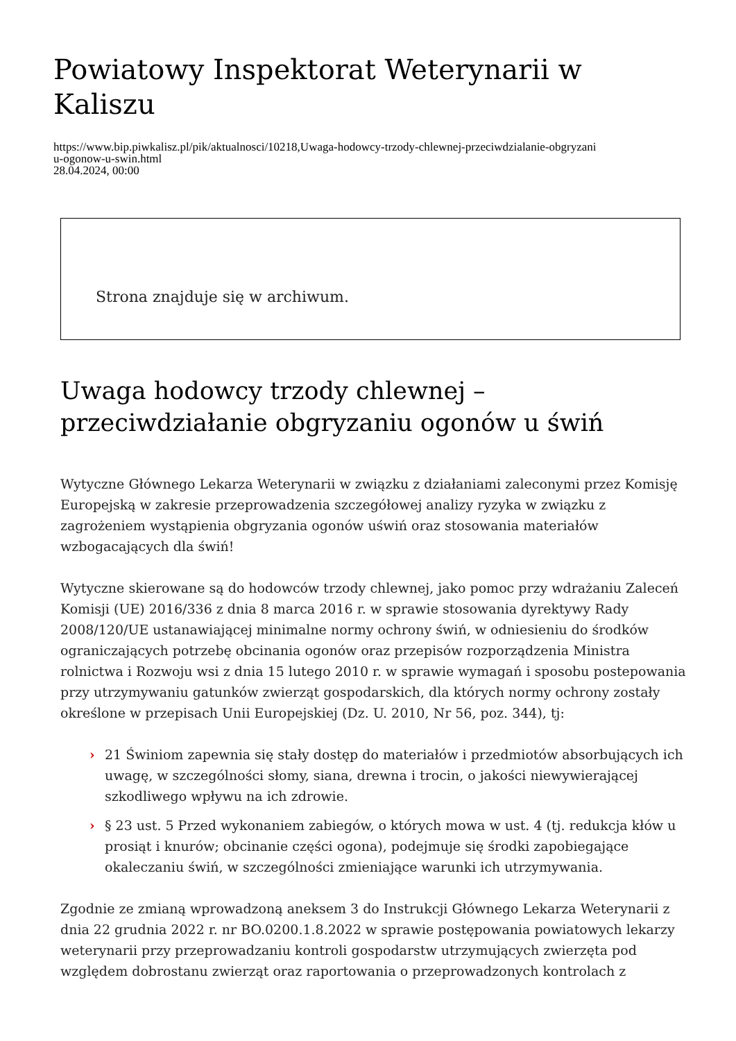Powiatowy Inspektorat Weterynarii w Kaliszu
https://www.bip.piwkalisz.pl/pik/aktualnosci/10218,Uwaga-hodowcy-trzody-chlewnej-przeciwdzialanie-obgryzani
u-ogonow-u-swin.html
28.04.2024, 00:00
Strona znajduje się w archiwum.
Uwaga hodowcy trzody chlewnej – przeciwdziałanie obgryzaniu ogonów u świń
Wytyczne Głównego Lekarza Weterynarii w związku z działaniami zaleconymi przez Komisję Europejską w zakresie przeprowadzenia szczegółowej analizy ryzyka w związku z zagrożeniem wystąpienia obgryzania ogonów uświń oraz stosowania materiałów wzbogacających dla świń!
Wytyczne skierowane są do hodowców trzody chlewnej, jako pomoc przy wdrażaniu Zaleceń Komisji (UE) 2016/336 z dnia 8 marca 2016 r. w sprawie stosowania dyrektywy Rady 2008/120/UE ustanawiającej minimalne normy ochrony świń, w odniesieniu do środków ograniczających potrzebę obcinania ogonów oraz przepisów rozporządzenia Ministra rolnictwa i Rozwoju wsi z dnia 15 lutego 2010 r. w sprawie wymagań i sposobu postepowania przy utrzymywaniu gatunków zwierząt gospodarskich, dla których normy ochrony zostały określone w przepisach Unii Europejskiej (Dz. U. 2010, Nr 56, poz. 344), tj:
› 21 Świniom zapewnia się stały dostęp do materiałów i przedmiotów absorbujących ich uwagę, w szczególności słomy, siana, drewna i trocin, o jakości niewywierającej szkodliwego wpływu na ich zdrowie.
› § 23 ust. 5 Przed wykonaniem zabiegów, o których mowa w ust. 4 (tj. redukcja kłów u prosiąt i knurów; obcinanie części ogona), podejmuje się środki zapobiegające okaleczaniu świń, w szczególności zmieniające warunki ich utrzymywania.
Zgodnie ze zmianą wprowadzoną aneksem 3 do Instrukcji Głównego Lekarza Weterynarii z dnia 22 grudnia 2022 r. nr BO.0200.1.8.2022 w sprawie postępowania powiatowych lekarzy weterynarii przy przeprowadzaniu kontroli gospodarstw utrzymujących zwierzęta pod względem dobrostanu zwierząt oraz raportowania o przeprowadzonych kontrolach z